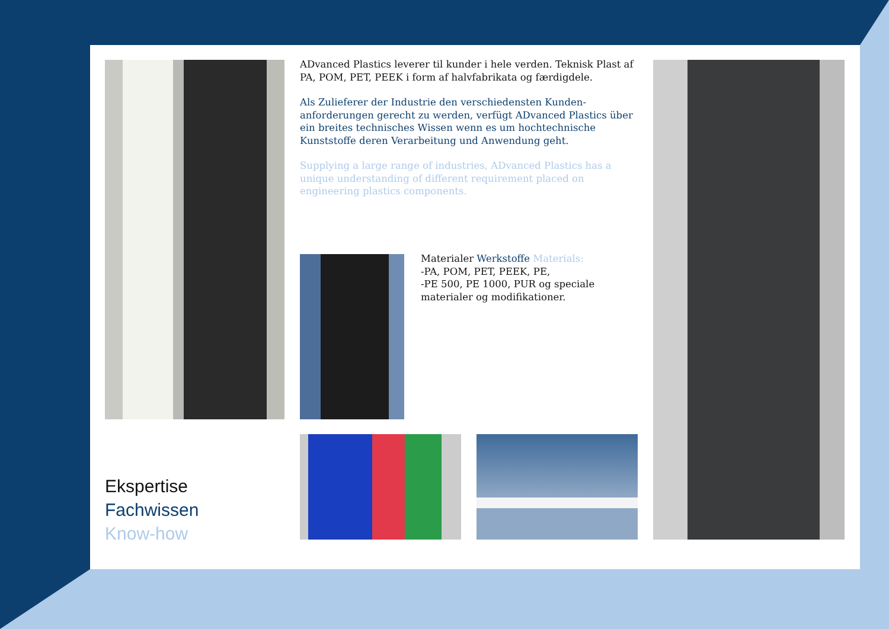ADvanced Plastics leverer til kunder i hele verden. Teknisk Plast af PA, POM, PET, PEEK i form af halvfabrikata og færdigdele.
Als Zulieferer der Industrie den verschiedensten Kunden-anforderungen gerecht zu werden, verfügt ADvanced Plastics über ein breites technisches Wissen wenn es um hochtechnische Kunststoffe deren Verarbeitung und Anwendung geht.
Supplying a large range of industries, ADvanced Plastics has a unique understanding of different requirement placed on engineering plastics components.
Materialer Werkstoffe Materials:
-PA, POM, PET, PEEK, PE,
-PE 500, PE 1000, PUR og speciale materialer og modifikationer.
Ekspertise
Fachwissen
Know-how